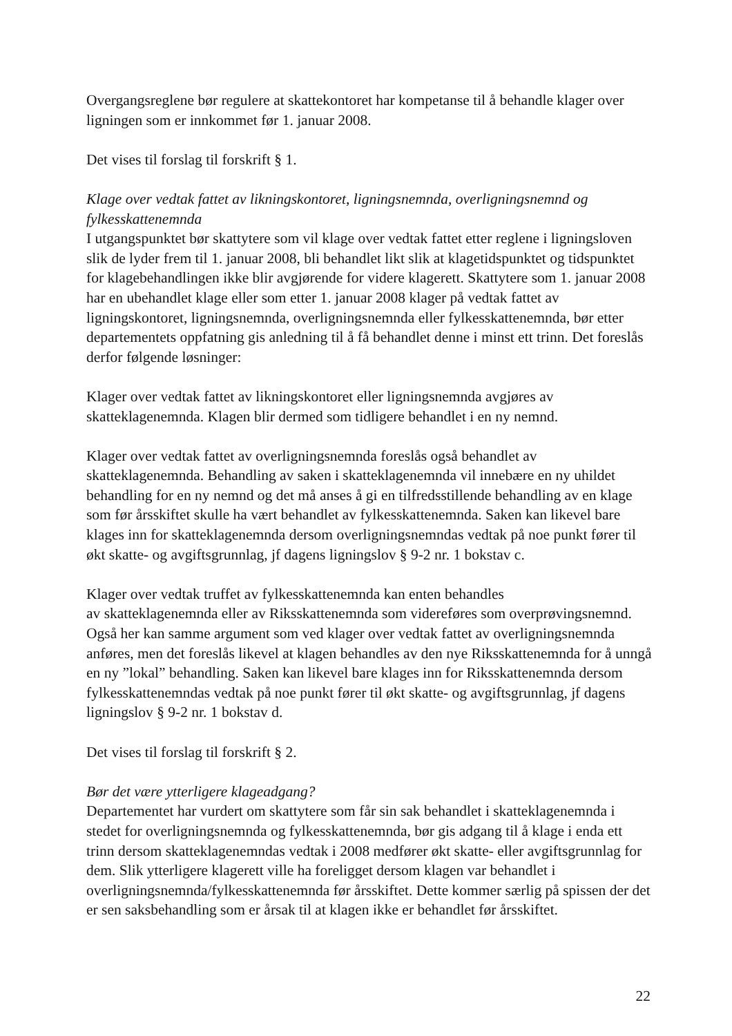Overgangsreglene bør regulere at skattekontoret har kompetanse til å behandle klager over ligningen som er innkommet før 1. januar 2008.
Det vises til forslag til forskrift § 1.
Klage over vedtak fattet av likningskontoret, ligningsnemnda, overligningsnemnd og fylkesskattenemnda
I utgangspunktet bør skattytere som vil klage over vedtak fattet etter reglene i ligningsloven slik de lyder frem til 1. januar 2008, bli behandlet likt slik at klagetidspunktet og tidspunktet for klagebehandlingen ikke blir avgjørende for videre klagerett. Skattytere som 1. januar 2008 har en ubehandlet klage eller som etter 1. januar 2008 klager på vedtak fattet av ligningskontoret, ligningsnemnda, overligningsnemnda eller fylkesskattenemnda, bør etter departementets oppfatning gis anledning til å få behandlet denne i minst ett trinn. Det foreslås derfor følgende løsninger:
Klager over vedtak fattet av likningskontoret eller ligningsnemnda avgjøres av skatteklagenemnda. Klagen blir dermed som tidligere behandlet i en ny nemnd.
Klager over vedtak fattet av overligningsnemnda foreslås også behandlet av skatteklagenemnda. Behandling av saken i skatteklagenemnda vil innebære en ny uhildet behandling for en ny nemnd og det må anses å gi en tilfredsstillende behandling av en klage som før årsskiftet skulle ha vært behandlet av fylkesskattenemnda. Saken kan likevel bare klages inn for skatteklagenemnda dersom overligningsnemndas vedtak på noe punkt fører til økt skatte- og avgiftsgrunnlag, jf dagens ligningslov § 9-2 nr. 1 bokstav c.
Klager over vedtak truffet av fylkesskattenemnda kan enten behandles
av skatteklagenemnda eller av Riksskattenemnda som videreføres som overprøvingsnemnd. Også her kan samme argument som ved klager over vedtak fattet av overligningsnemnda anføres, men det foreslås likevel at klagen behandles av den nye Riksskattenemnda for å unngå en ny ”lokal” behandling. Saken kan likevel bare klages inn for Riksskattenemnda dersom fylkesskattenemndas vedtak på noe punkt fører til økt skatte- og avgiftsgrunnlag, jf dagens ligningslov § 9-2 nr. 1 bokstav d.
Det vises til forslag til forskrift § 2.
Bør det være ytterligere klageadgang?
Departementet har vurdert om skattytere som får sin sak behandlet i skatteklagenemnda i stedet for overligningsnemnda og fylkesskattenemnda, bør gis adgang til å klage i enda ett trinn dersom skatteklagenemndas vedtak i 2008 medfører økt skatte- eller avgiftsgrunnlag for dem. Slik ytterligere klagerett ville ha foreligget dersom klagen var behandlet i overligningsnemnda/fylkesskattenemnda før årsskiftet. Dette kommer særlig på spissen der det er sen saksbehandling som er årsak til at klagen ikke er behandlet før årsskiftet.
22